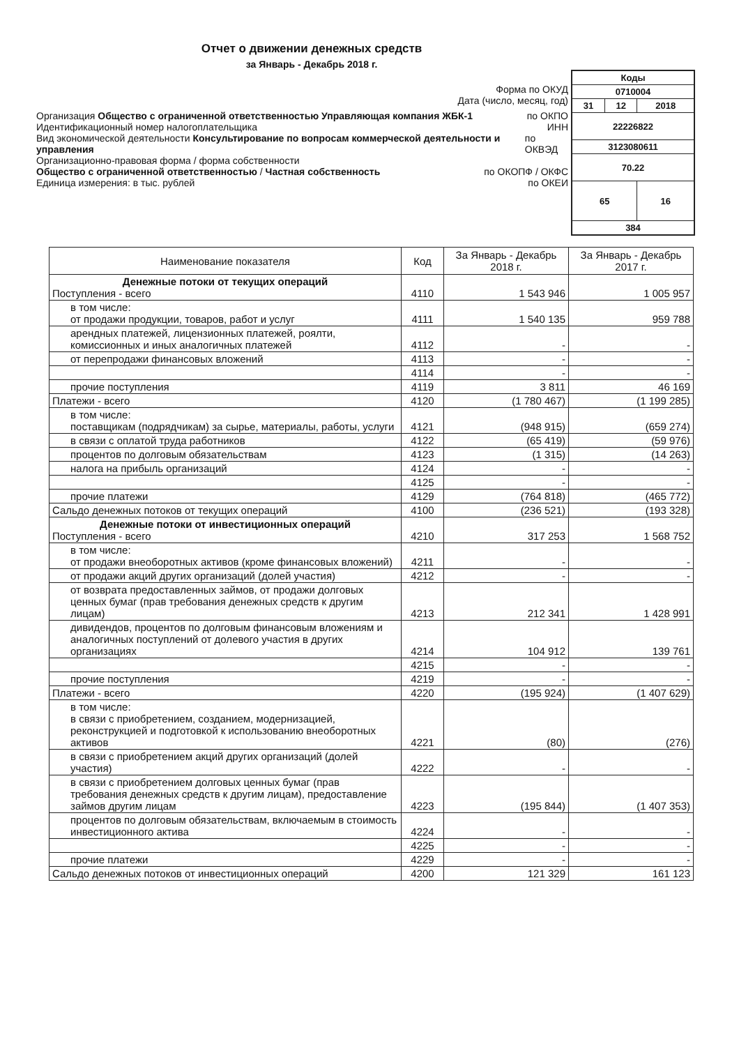Отчет о движении денежных средств
за Январь - Декабрь 2018 г.
Форма по ОКУД
Дата (число, месяц, год)
Организация Общество с ограниченной ответственностью Управляющая компания ЖБК-1 по ОКПО
Идентификационный номер налогоплательщика ИНН
Вид экономической деятельности Консультирование по вопросам коммерческой деятельности и управления по ОКВЭД
Организационно-правовая форма / форма собственности
Общество с ограниченной ответственностью / Частная собственность по ОКОПФ / ОКФС
Единица измерения: в тыс. рублей по ОКЕИ
| Коды | | |
| 0710004 | | |
| 31 | 12 | 2018 |
| 22226822 | | |
| 3123080611 | | |
| 70.22 | | |
| 65 | | 16 |
| 384 | | |
| Наименование показателя | Код | За Январь - Декабрь 2018 г. | За Январь - Декабрь 2017 г. |
| --- | --- | --- | --- |
| Денежные потоки от текущих операций Поступления - всего | 4110 | 1 543 946 | 1 005 957 |
| в том числе: от продажи продукции, товаров, работ и услуг | 4111 | 1 540 135 | 959 788 |
| арендных платежей, лицензионных платежей, роялти, комиссионных и иных аналогичных платежей | 4112 | - | - |
| от перепродажи финансовых вложений | 4113 | - | - |
| | 4114 | - | - |
| прочие поступления | 4119 | 3 811 | 46 169 |
| Платежи - всего | 4120 | (1 780 467) | (1 199 285) |
| в том числе: поставщикам (подрядчикам) за сырье, материалы, работы, услуги | 4121 | (948 915) | (659 274) |
| в связи с оплатой труда работников | 4122 | (65 419) | (59 976) |
| процентов по долговым обязательствам | 4123 | (1 315) | (14 263) |
| налога на прибыль организаций | 4124 | - | - |
| | 4125 | - | - |
| прочие платежи | 4129 | (764 818) | (465 772) |
| Сальдо денежных потоков от текущих операций | 4100 | (236 521) | (193 328) |
| Денежные потоки от инвестиционных операций Поступления - всего | 4210 | 317 253 | 1 568 752 |
| в том числе: от продажи внеоборотных активов (кроме финансовых вложений) | 4211 | - | - |
| от продажи акций других организаций (долей участия) | 4212 | - | - |
| от возврата предоставленных займов, от продажи долговых ценных бумаг (прав требования денежных средств к другим лицам) | 4213 | 212 341 | 1 428 991 |
| дивидендов, процентов по долговым финансовым вложениям и аналогичных поступлений от долевого участия в других организациях | 4214 | 104 912 | 139 761 |
| | 4215 | - | - |
| прочие поступления | 4219 | - | - |
| Платежи - всего | 4220 | (195 924) | (1 407 629) |
| в том числе: в связи с приобретением, созданием, модернизацией, реконструкцией и подготовкой к использованию внеоборотных активов | 4221 | (80) | (276) |
| в связи с приобретением акций других организаций (долей участия) | 4222 | - | - |
| в связи с приобретением долговых ценных бумаг (прав требования денежных средств к другим лицам), предоставление займов другим лицам | 4223 | (195 844) | (1 407 353) |
| процентов по долговым обязательствам, включаемым в стоимость инвестиционного актива | 4224 | - | - |
| | 4225 | - | - |
| прочие платежи | 4229 | - | - |
| Сальдо денежных потоков от инвестиционных операций | 4200 | 121 329 | 161 123 |